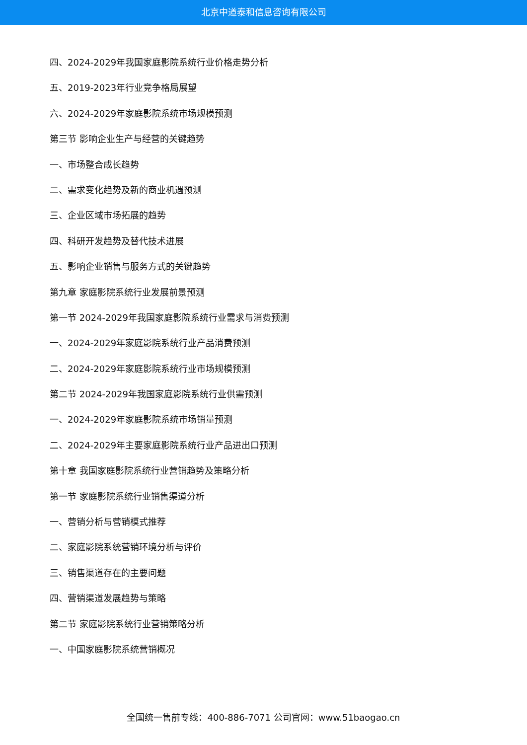北京中道泰和信息咨询有限公司
四、2024-2029年我国家庭影院系统行业价格走势分析
五、2019-2023年行业竞争格局展望
六、2024-2029年家庭影院系统市场规模预测
第三节 影响企业生产与经营的关键趋势
一、市场整合成长趋势
二、需求变化趋势及新的商业机遇预测
三、企业区域市场拓展的趋势
四、科研开发趋势及替代技术进展
五、影响企业销售与服务方式的关键趋势
第九章 家庭影院系统行业发展前景预测
第一节 2024-2029年我国家庭影院系统行业需求与消费预测
一、2024-2029年家庭影院系统行业产品消费预测
二、2024-2029年家庭影院系统行业市场规模预测
第二节 2024-2029年我国家庭影院系统行业供需预测
一、2024-2029年家庭影院系统市场销量预测
二、2024-2029年主要家庭影院系统行业产品进出口预测
第十章 我国家庭影院系统行业营销趋势及策略分析
第一节 家庭影院系统行业销售渠道分析
一、营销分析与营销模式推荐
二、家庭影院系统营销环境分析与评价
三、销售渠道存在的主要问题
四、营销渠道发展趋势与策略
第二节 家庭影院系统行业营销策略分析
一、中国家庭影院系统营销概况
全国统一售前专线：400-886-7071 公司官网：www.51baogao.cn